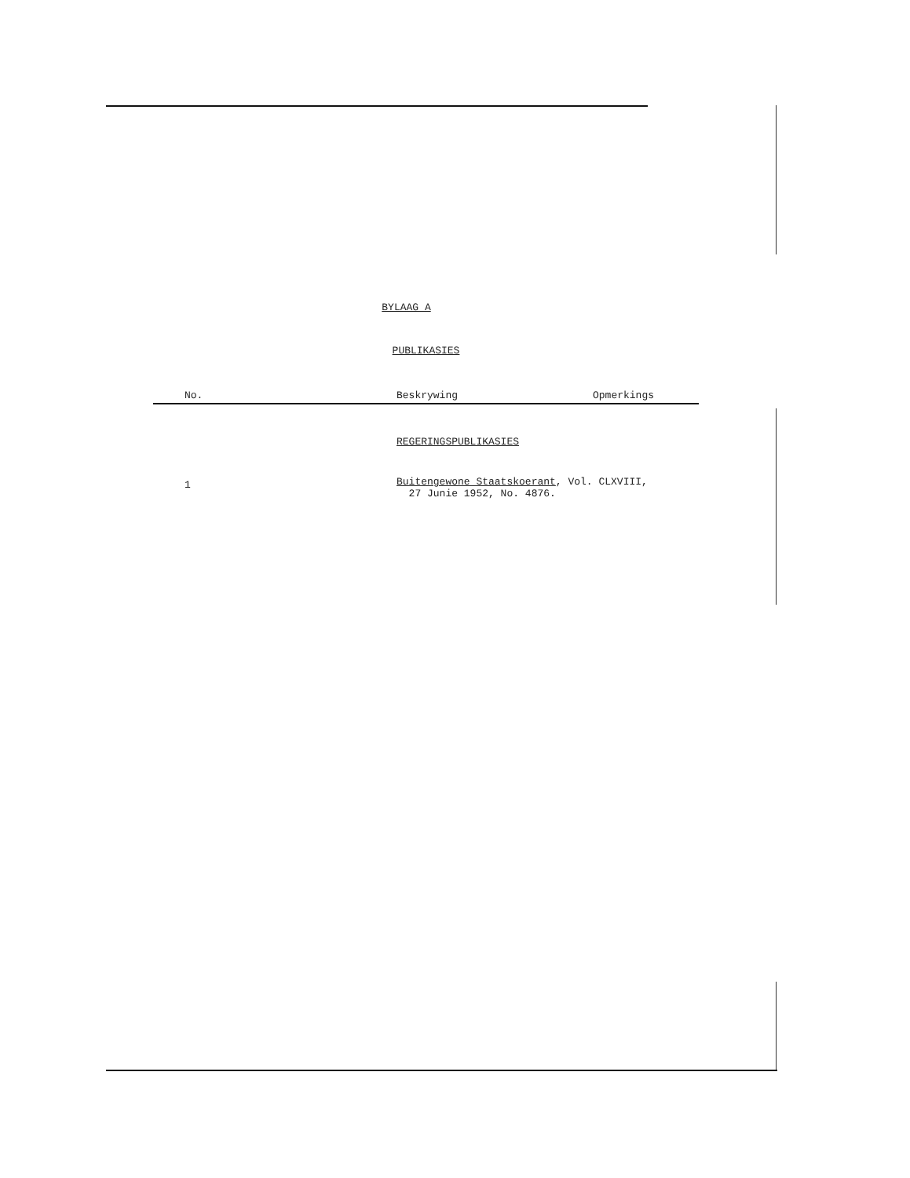BYLAAG A
PUBLIKASIES
| No. | Beskrywing | Opmerkings |
| --- | --- | --- |
| | REGERINGSPUBLIKASIES | |
| 1 | Buitengewone Staatskoerant , Vol. CLXVIII, 27 Junie 1952, No. 4876. | |